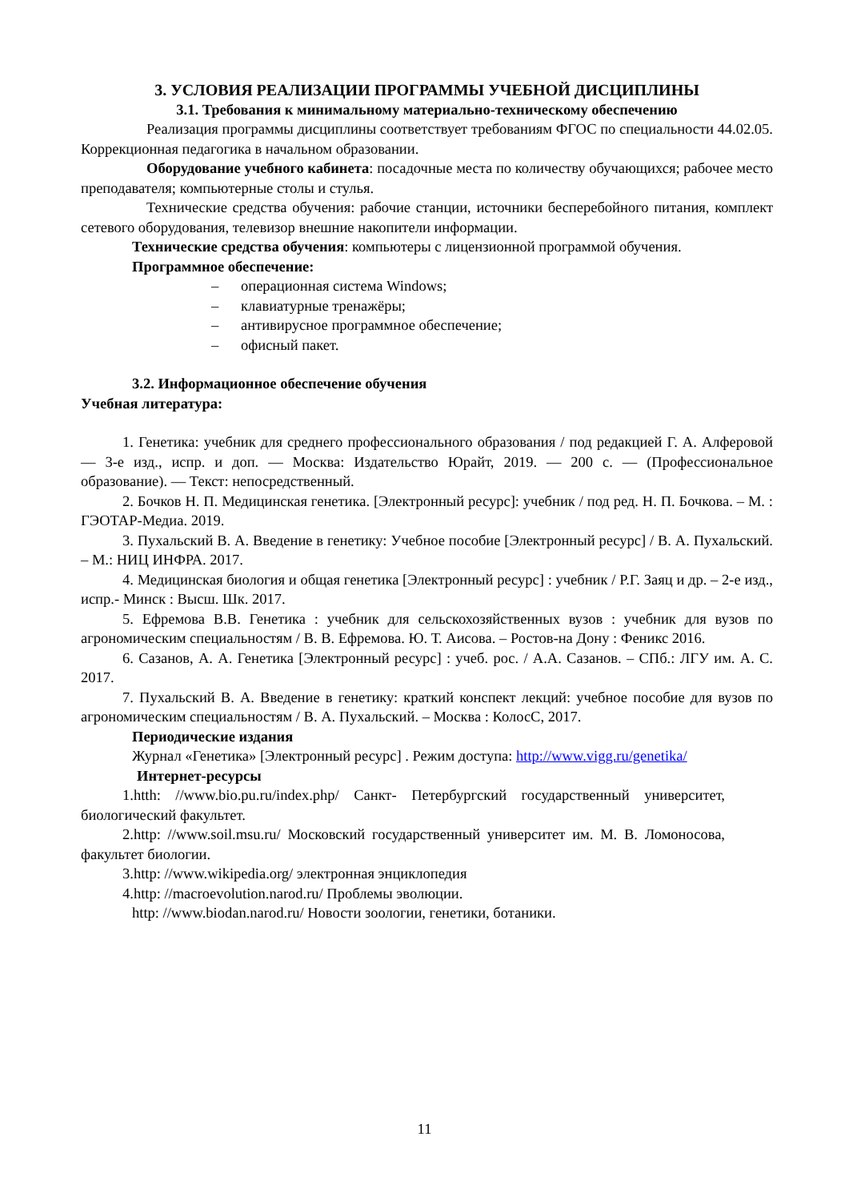3. УСЛОВИЯ РЕАЛИЗАЦИИ ПРОГРАММЫ УЧЕБНОЙ ДИСЦИПЛИНЫ
3.1. Требования к минимальному материально-техническому обеспечению
Реализация программы дисциплины соответствует требованиям ФГОС по специальности 44.02.05. Коррекционная педагогика в начальном образовании.
Оборудование учебного кабинета: посадочные места по количеству обучающихся; рабочее место преподавателя; компьютерные столы и стулья.
Технические средства обучения: рабочие станции, источники бесперебойного питания, комплект сетевого оборудования, телевизор внешние накопители информации.
Технические средства обучения: компьютеры с лицензионной программой обучения.
Программное обеспечение:
– операционная система Windows;
– клавиатурные тренажёры;
– антивирусное программное обеспечение;
– офисный пакет.
3.2. Информационное обеспечение обучения
Учебная литература:
1. Генетика: учебник для среднего профессионального образования / под редакцией Г. А. Алферовой — 3-е изд., испр. и доп. — Москва: Издательство Юрайт, 2019. — 200 с. — (Профессиональное образование). — Текст: непосредственный.
2. Бочков Н. П. Медицинская генетика. [Электронный ресурс]: учебник / под ред. Н. П. Бочкова. – М. : ГЭОТАР-Медиа. 2019.
3. Пухальский В. А. Введение в генетику: Учебное пособие [Электронный ресурс] / В. А. Пухальский. – М.: НИЦ ИНФРА. 2017.
4. Медицинская биология и общая генетика [Электронный ресурс] : учебник / Р.Г. Заяц и др. – 2-е изд., испр.- Минск : Высш. Шк. 2017.
5. Ефремова В.В. Генетика : учебник для сельскохозяйственных вузов : учебник для вузов по агрономическим специальностям / В. В. Ефремова. Ю. Т. Аисова. – Ростов-на Дону : Феникс 2016.
6. Сазанов, А. А. Генетика [Электронный ресурс] : учеб. рос. / А.А. Сазанов. – СПб.: ЛГУ им. А. С. 2017.
7. Пухальский В. А. Введение в генетику: краткий конспект лекций: учебное пособие для вузов по агрономическим специальностям / В. А. Пухальский. – Москва : КолосС, 2017.
Периодические издания
Журнал «Генетика» [Электронный ресурс] . Режим доступа: http://www.vigg.ru/genetika/
Интернет-ресурсы
1.htth: //www.bio.pu.ru/index.php/ Санкт- Петербургский государственный университет, биологический факультет.
2.http: //www.soil.msu.ru/ Московский государственный университет им. М. В. Ломоносова, факультет биологии.
3.http: //www.wikipedia.org/ электронная энциклопедия
4.http: //macroevolution.narod.ru/ Проблемы эволюции.
http: //www.biodan.narod.ru/ Новости зоологии, генетики, ботаники.
11